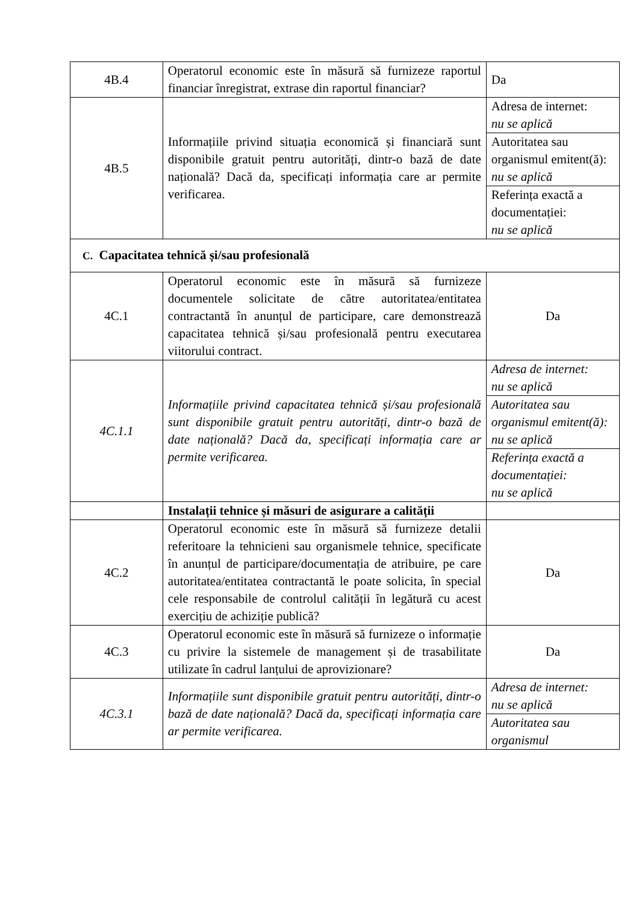| 4B.4 | Operatorul economic este în măsură să furnizeze raportul financiar înregistrat, extrase din raportul financiar? | Da |
| 4B.5 | Informațiile privind situația economică și financiară sunt disponibile gratuit pentru autorități, dintr-o bază de date națională? Dacă da, specificați informația care ar permite verificarea. | Adresa de internet: nu se aplică |
| | | Autoritatea sau organismul emitent(ă): nu se aplică |
| | | Referința exactă a documentației: nu se aplică |
| C. Capacitatea tehnică și/sau profesională | | |
| 4C.1 | Operatorul economic este în măsură să furnizeze documentele solicitate de către autoritatea/entitatea contractantă în anunțul de participare, care demonstrează capacitatea tehnică și/sau profesională pentru executarea viitorului contract. | Da |
| 4C.1.1 | Informațiile privind capacitatea tehnică și/sau profesională sunt disponibile gratuit pentru autorități, dintr-o bază de date națională? Dacă da, specificați informația care ar permite verificarea. | Adresa de internet: nu se aplică |
| | | Autoritatea sau organismul emitent(ă): nu se aplică |
| | | Referința exactă a documentației: nu se aplică |
| | Instalații tehnice și măsuri de asigurare a calității | |
| 4C.2 | Operatorul economic este în măsură să furnizeze detalii referitoare la tehnicieni sau organismele tehnice, specificate în anunțul de participare/documentația de atribuire, pe care autoritatea/entitatea contractantă le poate solicita, în special cele responsabile de controlul calității în legătură cu acest exercițiu de achiziție publică? | Da |
| 4C.3 | Operatorul economic este în măsură să furnizeze o informație cu privire la sistemele de management și de trasabilitate utilizate în cadrul lanțului de aprovizionare? | Da |
| 4C.3.1 | Informațiile sunt disponibile gratuit pentru autorități, dintr-o bază de date națională? Dacă da, specificați informația care ar permite verificarea. | Adresa de internet: nu se aplică |
| | | Autoritatea sau organismul |